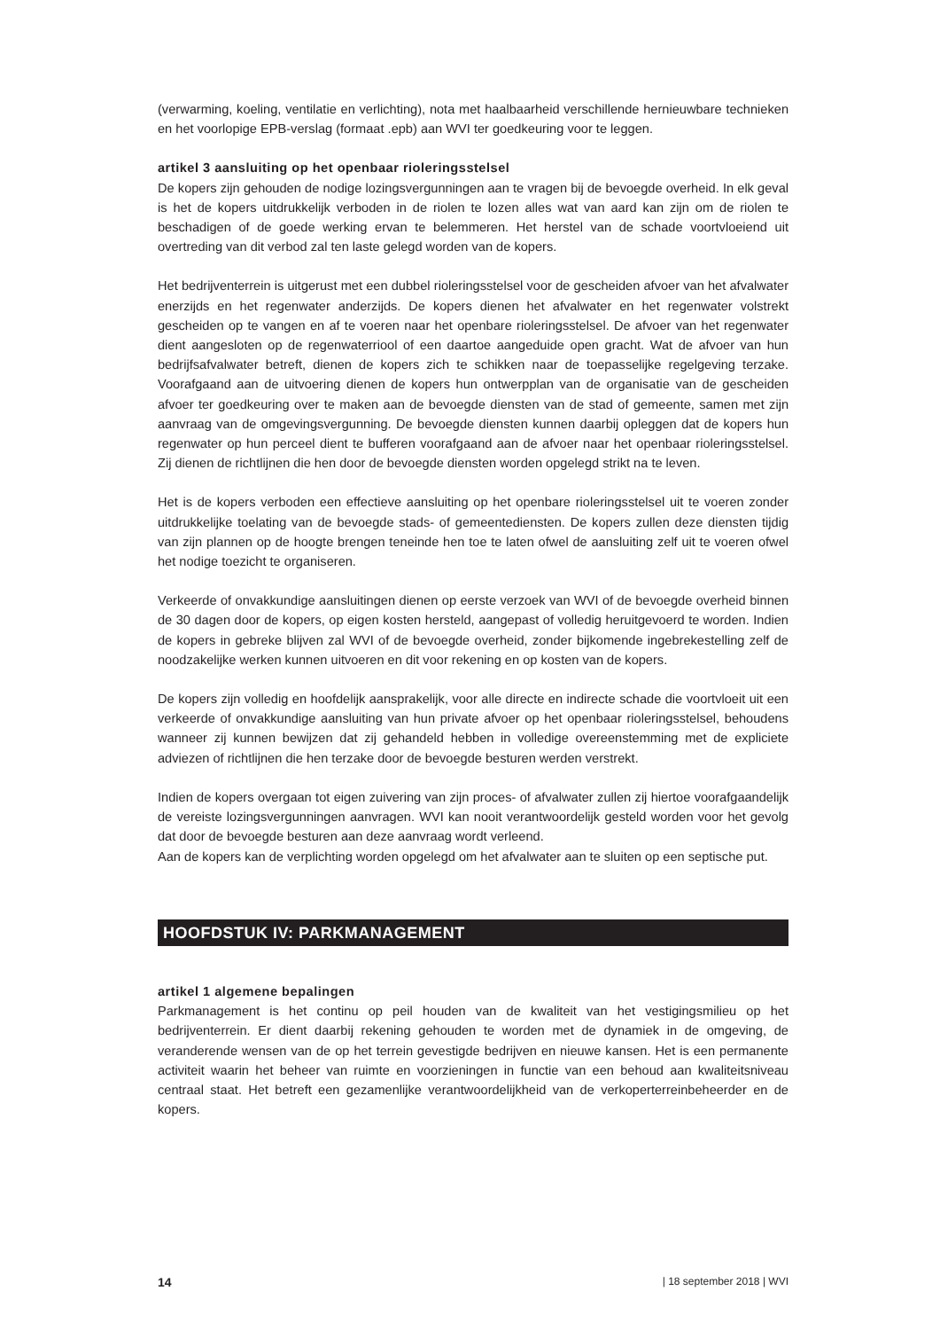(verwarming, koeling, ventilatie en verlichting), nota met haalbaarheid verschillende hernieuwbare technieken en het voorlopige EPB-verslag (formaat .epb) aan WVI ter goedkeuring voor te leggen.
artikel 3 aansluiting op het openbaar rioleringsstelsel
De kopers zijn gehouden de nodige lozingsvergunningen aan te vragen bij de bevoegde overheid. In elk geval is het de kopers uitdrukkelijk verboden in de riolen te lozen alles wat van aard kan zijn om de riolen te beschadigen of de goede werking ervan te belemmeren. Het herstel van de schade voortvloeiend uit overtreding van dit verbod zal ten laste gelegd worden van de kopers.
Het bedrijventerrein is uitgerust met een dubbel rioleringsstelsel voor de gescheiden afvoer van het afvalwater enerzijds en het regenwater anderzijds. De kopers dienen het afvalwater en het regenwater volstrekt gescheiden op te vangen en af te voeren naar het openbare rioleringsstelsel. De afvoer van het regenwater dient aangesloten op de regenwaterriool of een daartoe aangeduide open gracht. Wat de afvoer van hun bedrijfsafvalwater betreft, dienen de kopers zich te schikken naar de toepasselijke regelgeving terzake. Voorafgaand aan de uitvoering dienen de kopers hun ontwerpplan van de organisatie van de gescheiden afvoer ter goedkeuring over te maken aan de bevoegde diensten van de stad of gemeente, samen met zijn aanvraag van de omgevingsvergunning. De bevoegde diensten kunnen daarbij opleggen dat de kopers hun regenwater op hun perceel dient te bufferen voorafgaand aan de afvoer naar het openbaar rioleringsstelsel. Zij dienen de richtlijnen die hen door de bevoegde diensten worden opgelegd strikt na te leven.
Het is de kopers verboden een effectieve aansluiting op het openbare rioleringsstelsel uit te voeren zonder uitdrukkelijke toelating van de bevoegde stads- of gemeentediensten. De kopers zullen deze diensten tijdig van zijn plannen op de hoogte brengen teneinde hen toe te laten ofwel de aansluiting zelf uit te voeren ofwel het nodige toezicht te organiseren.
Verkeerde of onvakkundige aansluitingen dienen op eerste verzoek van WVI of de bevoegde overheid binnen de 30 dagen door de kopers, op eigen kosten hersteld, aangepast of volledig heruitgevoerd te worden. Indien de kopers in gebreke blijven zal WVI of de bevoegde overheid, zonder bijkomende ingebrekestelling zelf de noodzakelijke werken kunnen uitvoeren en dit voor rekening en op kosten van de kopers.
De kopers zijn volledig en hoofdelijk aansprakelijk, voor alle directe en indirecte schade die voortvloeit uit een verkeerde of onvakkundige aansluiting van hun private afvoer op het openbaar rioleringsstelsel, behoudens wanneer zij kunnen bewijzen dat zij gehandeld hebben in volledige overeenstemming met de expliciete adviezen of richtlijnen die hen terzake door de bevoegde besturen werden verstrekt.
Indien de kopers overgaan tot eigen zuivering van zijn proces- of afvalwater zullen zij hiertoe voorafgaandelijk de vereiste lozingsvergunningen aanvragen. WVI kan nooit verantwoordelijk gesteld worden voor het gevolg dat door de bevoegde besturen aan deze aanvraag wordt verleend.
Aan de kopers kan de verplichting worden opgelegd om het afvalwater aan te sluiten op een septische put.
HOOFDSTUK IV: PARKMANAGEMENT
artikel 1 algemene bepalingen
Parkmanagement is het continu op peil houden van de kwaliteit van het vestigingsmilieu op het bedrijventerrein. Er dient daarbij rekening gehouden te worden met de dynamiek in de omgeving, de veranderende wensen van de op het terrein gevestigde bedrijven en nieuwe kansen. Het is een permanente activiteit waarin het beheer van ruimte en voorzieningen in functie van een behoud aan kwaliteitsniveau centraal staat. Het betreft een gezamenlijke verantwoordelijkheid van de verkoperterreinbeheerder en de kopers.
14 | 18 september 2018 | WVI